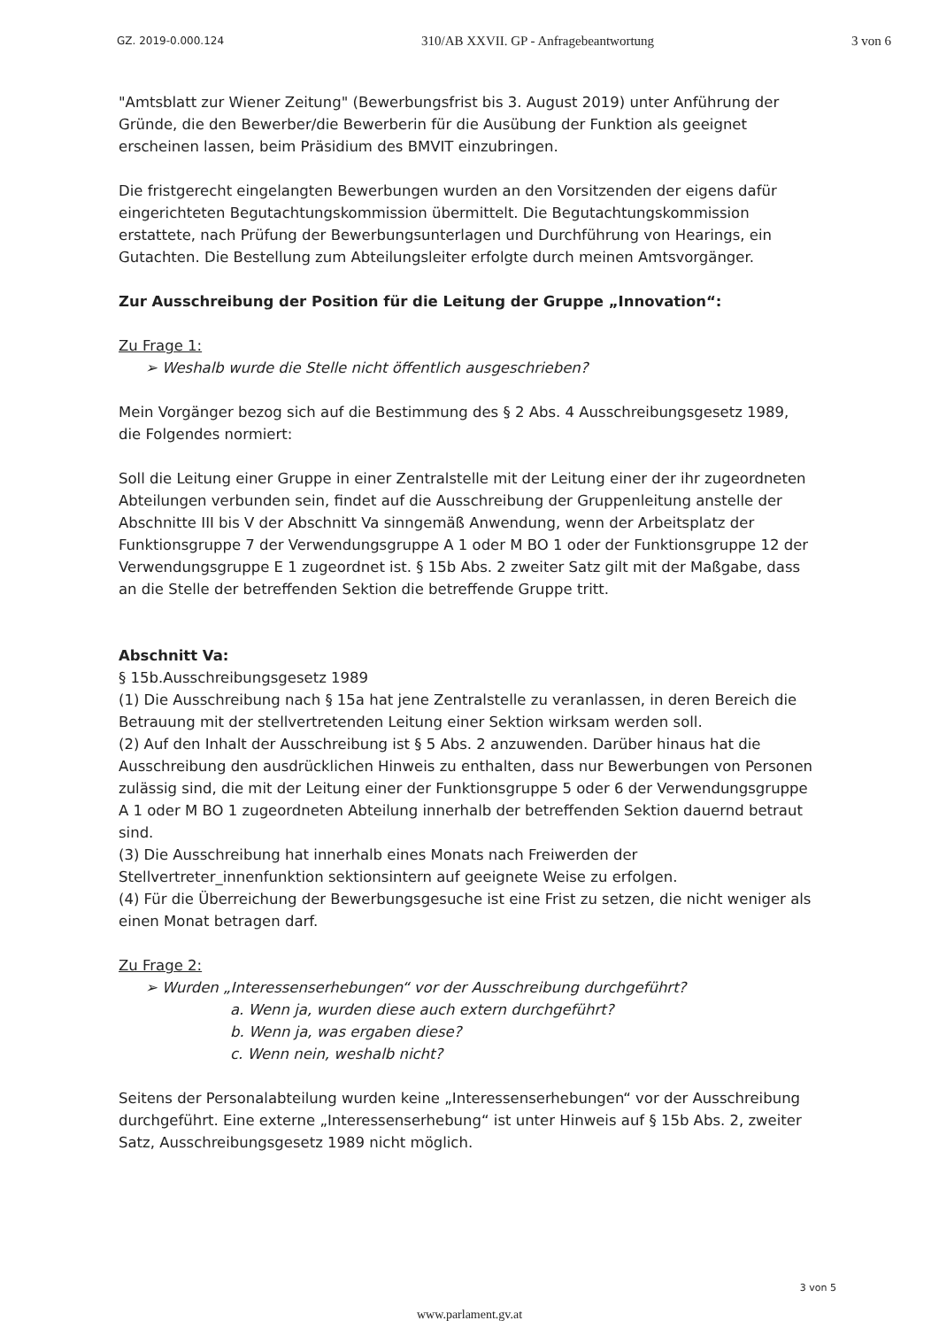GZ. 2019-0.000.124 310/AB XXVII. GP - Anfragebeantwortung 3 von 6
"Amtsblatt zur Wiener Zeitung" (Bewerbungsfrist bis 3. August 2019) unter Anführung der Gründe, die den Bewerber/die Bewerberin für die Ausübung der Funktion als geeignet erscheinen lassen, beim Präsidium des BMVIT einzubringen.
Die fristgerecht eingelangten Bewerbungen wurden an den Vorsitzenden der eigens dafür eingerichteten Begutachtungskommission übermittelt. Die Begutachtungskommission erstattete, nach Prüfung der Bewerbungsunterlagen und Durchführung von Hearings, ein Gutachten. Die Bestellung zum Abteilungsleiter erfolgte durch meinen Amtsvorgänger.
Zur Ausschreibung der Position für die Leitung der Gruppe „Innovation“:
Zu Frage 1:
➢ Weshalb wurde die Stelle nicht öffentlich ausgeschrieben?
Mein Vorgänger bezog sich auf die Bestimmung des § 2 Abs. 4 Ausschreibungsgesetz 1989, die Folgendes normiert:
Soll die Leitung einer Gruppe in einer Zentralstelle mit der Leitung einer der ihr zugeordneten Abteilungen verbunden sein, findet auf die Ausschreibung der Gruppenleitung anstelle der Abschnitte III bis V der Abschnitt Va sinngemäß Anwendung, wenn der Arbeitsplatz der Funktionsgruppe 7 der Verwendungsgruppe A 1 oder M BO 1 oder der Funktionsgruppe 12 der Verwendungsgruppe E 1 zugeordnet ist. § 15b Abs. 2 zweiter Satz gilt mit der Maßgabe, dass an die Stelle der betreffenden Sektion die betreffende Gruppe tritt.
Abschnitt Va:
§ 15b.Ausschreibungsgesetz 1989
(1) Die Ausschreibung nach § 15a hat jene Zentralstelle zu veranlassen, in deren Bereich die Betrauung mit der stellvertretenden Leitung einer Sektion wirksam werden soll.
(2) Auf den Inhalt der Ausschreibung ist § 5 Abs. 2 anzuwenden. Darüber hinaus hat die Ausschreibung den ausdrücklichen Hinweis zu enthalten, dass nur Bewerbungen von Personen zulässig sind, die mit der Leitung einer der Funktionsgruppe 5 oder 6 der Verwendungsgruppe A 1 oder M BO 1 zugeordneten Abteilung innerhalb der betreffenden Sektion dauernd betraut sind.
(3) Die Ausschreibung hat innerhalb eines Monats nach Freiwerden der Stellvertreter_innenfunktion sektionsintern auf geeignete Weise zu erfolgen.
(4) Für die Überreichung der Bewerbungsgesuche ist eine Frist zu setzen, die nicht weniger als einen Monat betragen darf.
Zu Frage 2:
➢ Wurden „Interessenserhebungen“ vor der Ausschreibung durchgeführt?
a. Wenn ja, wurden diese auch extern durchgeführt?
b. Wenn ja, was ergaben diese?
c. Wenn nein, weshalb nicht?
Seitens der Personalabteilung wurden keine „Interessenserhebungen“ vor der Ausschreibung durchgeführt. Eine externe „Interessenserhebung“ ist unter Hinweis auf § 15b Abs. 2, zweiter Satz, Ausschreibungsgesetz 1989 nicht möglich.
3 von 5
www.parlament.gv.at